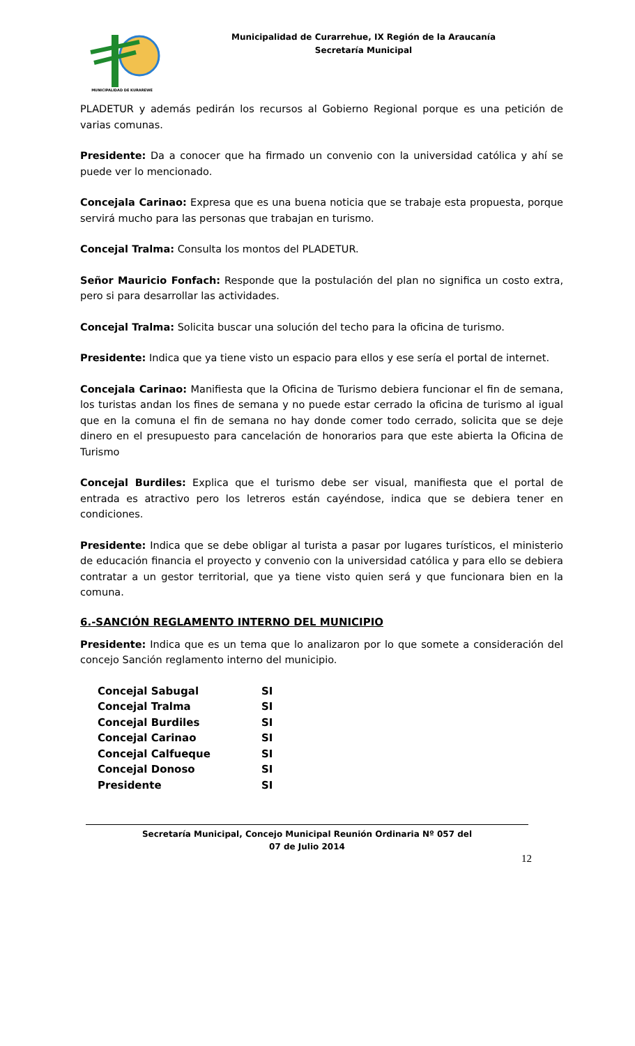MUNICIPALIDAD DE KURAREWE
Municipalidad de Curarrehue, IX Región de la Araucanía
Secretaría Municipal
PLADETUR y además pedirán los recursos al Gobierno Regional porque es una petición de varias comunas.
Presidente: Da a conocer que ha firmado un convenio con la universidad católica y ahí se puede ver lo mencionado.
Concejala Carinao: Expresa que es una buena noticia que se trabaje esta propuesta, porque servirá mucho para las personas que trabajan en turismo.
Concejal Tralma: Consulta los montos del PLADETUR.
Señor Mauricio Fonfach: Responde que la postulación del plan no significa un costo extra, pero si para desarrollar las actividades.
Concejal Tralma: Solicita buscar una solución del techo para la oficina de turismo.
Presidente: Indica que ya tiene visto un espacio para ellos y ese sería el portal de internet.
Concejala Carinao: Manifiesta que la Oficina de Turismo debiera funcionar el fin de semana, los turistas andan los fines de semana y no puede estar cerrado la oficina de turismo al igual que en la comuna el fin de semana no hay donde comer todo cerrado, solicita que se deje dinero en el presupuesto para cancelación de honorarios para que este abierta la Oficina de Turismo
Concejal Burdiles: Explica que el turismo debe ser visual, manifiesta que el portal de entrada es atractivo pero los letreros están cayéndose, indica que se debiera tener en condiciones.
Presidente: Indica que se debe obligar al turista a pasar por lugares turísticos, el ministerio de educación financia el proyecto y convenio con la universidad católica y para ello se debiera contratar a un gestor territorial, que ya tiene visto quien será y que funcionara bien en la comuna.
6.-SANCIÓN REGLAMENTO INTERNO DEL MUNICIPIO
Presidente: Indica que es un tema que lo analizaron por lo que somete a consideración del concejo Sanción reglamento interno del municipio.
| Concejal Sabugal | SI |
| Concejal Tralma | SI |
| Concejal Burdiles | SI |
| Concejal Carinao | SI |
| Concejal Calfueque | SI |
| Concejal Donoso | SI |
| Presidente | SI |
Secretaría Municipal, Concejo Municipal Reunión Ordinaria Nº 057 del
07 de Julio 2014
12